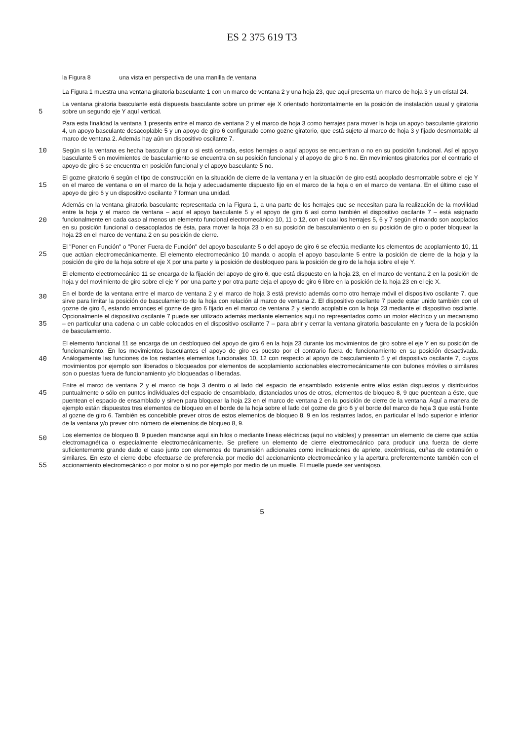ES 2 375 619 T3
la Figura 8 una vista en perspectiva de una manilla de ventana
La Figura 1 muestra una ventana giratoria basculante 1 con un marco de ventana 2 y una hoja 23, que aquí presenta un marco de hoja 3 y un cristal 24.
5
La ventana giratoria basculante está dispuesta basculante sobre un primer eje X orientado horizontalmente en la posición de instalación usual y giratoria sobre un segundo eje Y aquí vertical.
Para esta finalidad la ventana 1 presenta entre el marco de ventana 2 y el marco de hoja 3 como herrajes para mover la hoja un apoyo basculante giratorio 4, un apoyo basculante desacoplable 5 y un apoyo de giro 6 configurado como gozne giratorio, que está sujeto al marco de hoja 3 y fijado desmontable al marco de ventana 2. Además hay aún un dispositivo oscilante 7.
10
Según si la ventana es hecha bascular o girar o si está cerrada, estos herrajes o aquí apoyos se encuentran o no en su posición funcional. Así el apoyo basculante 5 en movimientos de basculamiento se encuentra en su posición funcional y el apoyo de giro 6 no. En movimientos giratorios por el contrario el apoyo de giro 6 se encuentra en posición funcional y el apoyo basculante 5 no.
15
El gozne giratorio 6 según el tipo de construcción en la situación de cierre de la ventana y en la situación de giro está acoplado desmontable sobre el eje Y en el marco de ventana o en el marco de la hoja y adecuadamente dispuesto fijo en el marco de la hoja o en el marco de ventana. En el último caso el apoyo de giro 6 y un dispositivo oscilante 7 forman una unidad.
20
Además en la ventana giratoria basculante representada en la Figura 1, a una parte de los herrajes que se necesitan para la realización de la movilidad entre la hoja y el marco de ventana – aquí el apoyo basculante 5 y el apoyo de giro 6 así como también el dispositivo oscilante 7 – está asignado funcionalmente en cada caso al menos un elemento funcional electromecánico 10, 11 o 12, con el cual los herrajes 5, 6 y 7 según el mando son acoplados en su posición funcional o desacoplados de ésta, para mover la hoja 23 o en su posición de basculamiento o en su posición de giro o poder bloquear la hoja 23 en el marco de ventana 2 en su posición de cierre.
25
El "Poner en Función" o "Poner Fuera de Función" del apoyo basculante 5 o del apoyo de giro 6 se efectúa mediante los elementos de acoplamiento 10, 11 que actúan electromecánicamente. El elemento electromecánico 10 manda o acopla el apoyo basculante 5 entre la posición de cierre de la hoja y la posición de giro de la hoja sobre el eje X por una parte y la posición de desbloqueo para la posición de giro de la hoja sobre el eje Y.
30
El elemento electromecánico 11 se encarga de la fijación del apoyo de giro 6, que está dispuesto en la hoja 23, en el marco de ventana 2 en la posición de hoja y del movimiento de giro sobre el eje Y por una parte y por otra parte deja el apoyo de giro 6 libre en la posición de la hoja 23 en el eje X.
35
En el borde de la ventana entre el marco de ventana 2 y el marco de hoja 3 está previsto además como otro herraje móvil el dispositivo oscilante 7, que sirve para limitar la posición de basculamiento de la hoja con relación al marco de ventana 2. El dispositivo oscilante 7 puede estar unido también con el gozne de giro 6, estando entonces el gozne de giro 6 fijado en el marco de ventana 2 y siendo acoplable con la hoja 23 mediante el dispositivo oscilante. Opcionalmente el dispositivo oscilante 7 puede ser utilizado además mediante elementos aquí no representados como un motor eléctrico y un mecanismo – en particular una cadena o un cable colocados en el dispositivo oscilante 7 – para abrir y cerrar la ventana giratoria basculante en y fuera de la posición de basculamiento.
40
El elemento funcional 11 se encarga de un desbloqueo del apoyo de giro 6 en la hoja 23 durante los movimientos de giro sobre el eje Y en su posición de funcionamiento. En los movimientos basculantes el apoyo de giro es puesto por el contrario fuera de funcionamiento en su posición desactivada. Análogamente las funciones de los restantes elementos funcionales 10, 12 con respecto al apoyo de basculamiento 5 y el dispositivo oscilante 7, cuyos movimientos por ejemplo son liberados o bloqueados por elementos de acoplamiento accionables electromecánicamente con bulones móviles o similares son o puestas fuera de funcionamiento y/o bloqueadas o liberadas.
45
50
Entre el marco de ventana 2 y el marco de hoja 3 dentro o al lado del espacio de ensamblado existente entre ellos están dispuestos y distribuidos puntualmente o sólo en puntos individuales del espacio de ensamblado, distanciados unos de otros, elementos de bloqueo 8, 9 que puentean a éste, que puentean el espacio de ensamblado y sirven para bloquear la hoja 23 en el marco de ventana 2 en la posición de cierre de la ventana. Aquí a manera de ejemplo están dispuestos tres elementos de bloqueo en el borde de la hoja sobre el lado del gozne de giro 6 y el borde del marco de hoja 3 que está frente al gozne de giro 6. También es concebible prever otros de estos elementos de bloqueo 8, 9 en los restantes lados, en particular el lado superior e inferior de la ventana y/o prever otro número de elementos de bloqueo 8, 9.
55
Los elementos de bloqueo 8, 9 pueden mandarse aquí sin hilos o mediante líneas eléctricas (aquí no visibles) y presentan un elemento de cierre que actúa electromagnética o especialmente electromecánicamente. Se prefiere un elemento de cierre electromecánico para producir una fuerza de cierre suficientemente grande dado el caso junto con elementos de transmisión adicionales como inclinaciones de apriete, excéntricas, cuñas de extensión o similares. En esto el cierre debe efectuarse de preferencia por medio del accionamiento electromecánico y la apertura preferentemente también con el accionamiento electromecánico o por motor o si no por ejemplo por medio de un muelle. El muelle puede ser ventajoso,
5